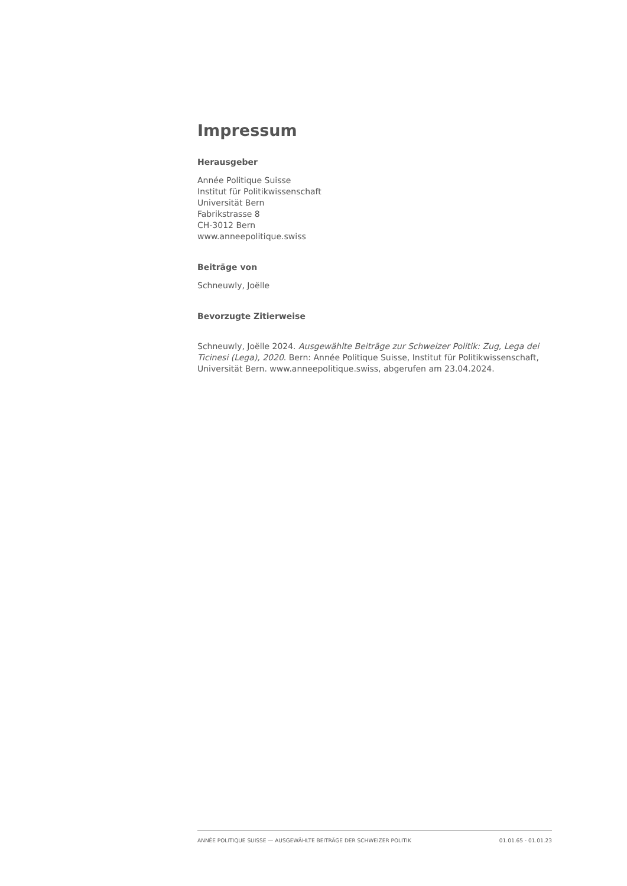Impressum
Herausgeber
Année Politique Suisse
Institut für Politikwissenschaft
Universität Bern
Fabrikstrasse 8
CH-3012 Bern
www.anneepolitique.swiss
Beiträge von
Schneuwly, Joëlle
Bevorzugte Zitierweise
Schneuwly, Joëlle 2024. Ausgewählte Beiträge zur Schweizer Politik: Zug, Lega dei Ticinesi (Lega), 2020. Bern: Année Politique Suisse, Institut für Politikwissenschaft, Universität Bern. www.anneepolitique.swiss, abgerufen am 23.04.2024.
ANNÉE POLITIQUE SUISSE — AUSGEWÄHLTE BEITRÄGE DER SCHWEIZER POLITIK 01.01.65 - 01.01.23